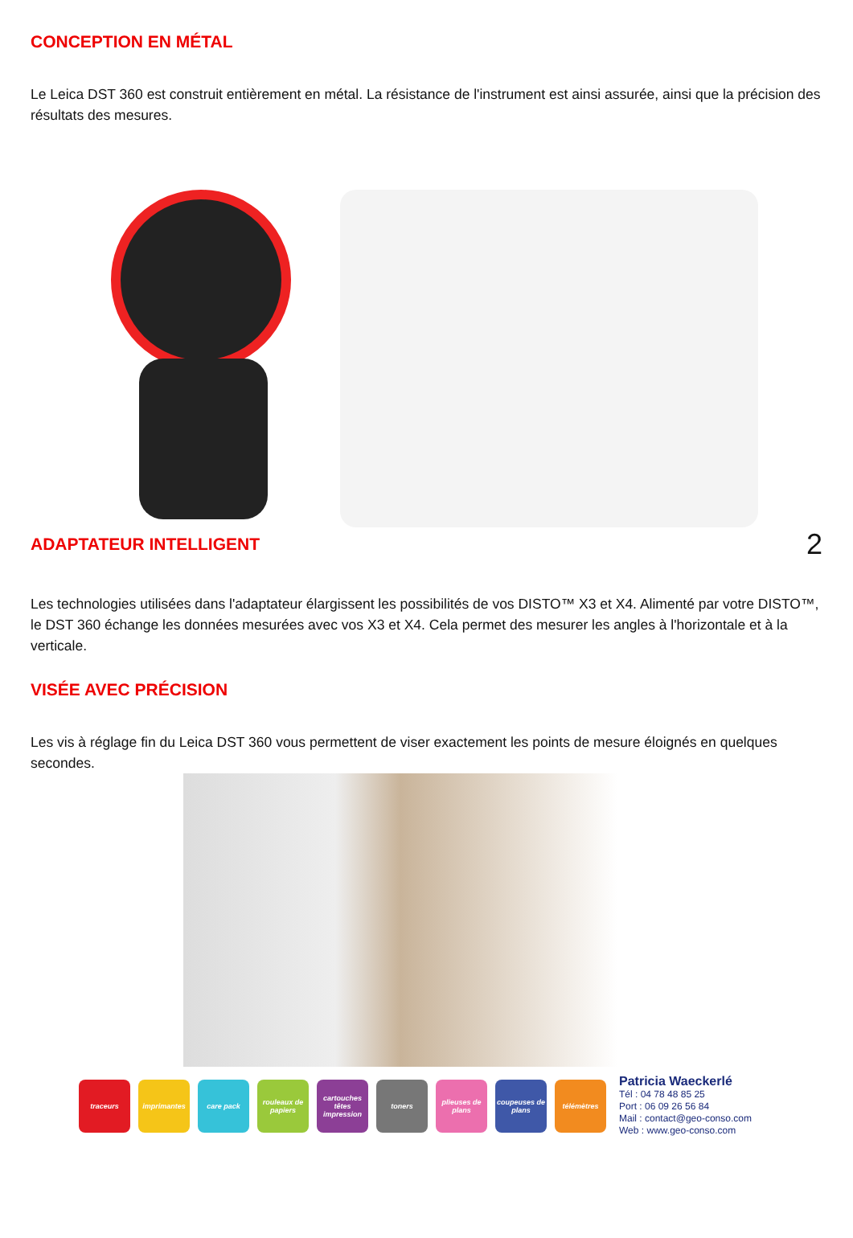CONCEPTION EN MÉTAL
Le Leica DST 360 est construit entièrement en métal. La résistance de l'instrument est ainsi assurée, ainsi que la précision des résultats des mesures.
ADAPTATEUR INTELLIGENT
2
Les technologies utilisées dans l'adaptateur élargissent les possibilités de vos DISTO™ X3 et X4. Alimenté par votre DISTO™, le DST 360 échange les données mesurées avec vos X3 et X4. Cela permet des mesurer les angles à l'horizontale et à la verticale.
VISÉE AVEC PRÉCISION
Les vis à réglage fin du Leica DST 360 vous permettent de viser exactement les points de mesure éloignés en quelques secondes.
traceurs imprimantes care pack
rouleaux de papiers
cartouches têtes impression
toners
plieuses de plans
coupeuses de plans
télémètres
Patricia Waeckerlé
Tél : 04 78 48 85 25
Port : 06 09 26 56 84
Mail : contact@geo-conso.com
Web : www.geo-conso.com